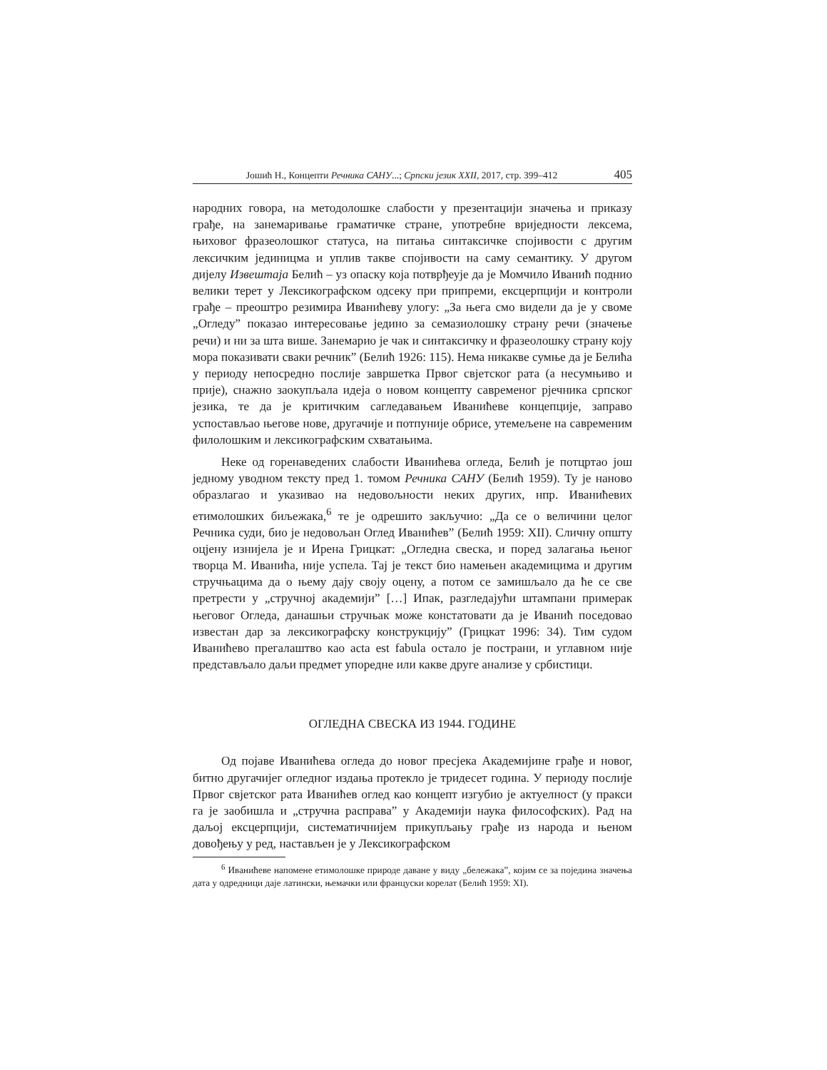Јошић Н., Концепти Речника САНУ...; Српски језик XXII, 2017, стр. 399–412 405
народних говора, на методолошке слабости у презентацији значења и приказу грађе, на занемаривање граматичке стране, употребне вриједности лексема, њиховог фразеолошког статуса, на питања синтаксичке спојивости с другим лексичким јединицма и уплив такве спојивости на саму семантику. У другом дијелу Извештаја Белић – уз опаску која потврђеује да је Момчило Иванић поднио велики терет у Лексикографском одсеку при припреми, ексцерпцији и контроли грађе – преоштро резимира Иванићеву улогу: „За њега смо видели да је у своме „Огледу” показао интересовање једино за семазиолошку страну речи (значење речи) и ни за шта више. Занемарио је чак и синтаксичку и фразеолошку страну коју мора показивати сваки речник” (Белић 1926: 115). Нема никакве сумње да је Белића у периоду непосредно послије завршетка Првог свјетског рата (а несумњиво и прије), снажно заокупљала идеја о новом концепту савременог рјечника српског језика, те да је критичким сагледавањем Иванићеве концепције, заправо успостављао његове нове, другачије и потпуније обрисе, утемељене на савременим филолошким и лексикографским схватањима.
Неке од горенаведених слабости Иванићева огледа, Белић је потцртао још једному уводном тексту пред 1. томом Речника САНУ (Белић 1959). Ту је наново образлагао и указивао на недовољности неких других, нпр. Иванићевих етимолошких биљежака,<sup>6</sup> те је одрешито закључио: „Да се о величини целог Речника суди, био је недовољан Оглед Иванићев” (Белић 1959: XII). Сличну општу оцјену изнијела је и Ирена Грицкат: „Огледна свеска, и поред залагања њеног творца М. Иванића, није успела. Тај је текст био намењен академицима и другим стручњацима да о њему дају своју оцену, а потом се замишљало да ће се све претрести у „стручној академији” […] Ипак, разгледајући штампани примерак његовог Огледа, данашњи стручњак може констатовати да је Иванић поседовао известан дар за лексикографску конструкцију” (Грицкат 1996: 34). Тим судом Иванићево прегалаштво као acta est fabula остало је пострани, и углавном није представљало даљи предмет упоредне или какве друге анализе у србистици.
ОГЛЕДНА СВЕСКА ИЗ 1944. ГОДИНЕ
Од појаве Иванићева огледа до новог пресјека Академијине грађе и новог, битно другачијег огледног издања протекло је тридесет година. У периоду послије Првог свјетског рата Иванићев оглед као концепт изгубио је актуелност (у пракси га је заобишла и „стручна расправа” у Академији наука философских). Рад на даљој ексцерпцији, систематичнијем прикупљању грађе из народа и њеном довођењу у ред, настављен је у Лексикографском
<sup>6</sup> Иванићеве напомене етимолошке природе даване у виду „бележака”, којим се за поједина значења дата у одредници даје латински, њемачки или француски корелат (Белић 1959: XI).